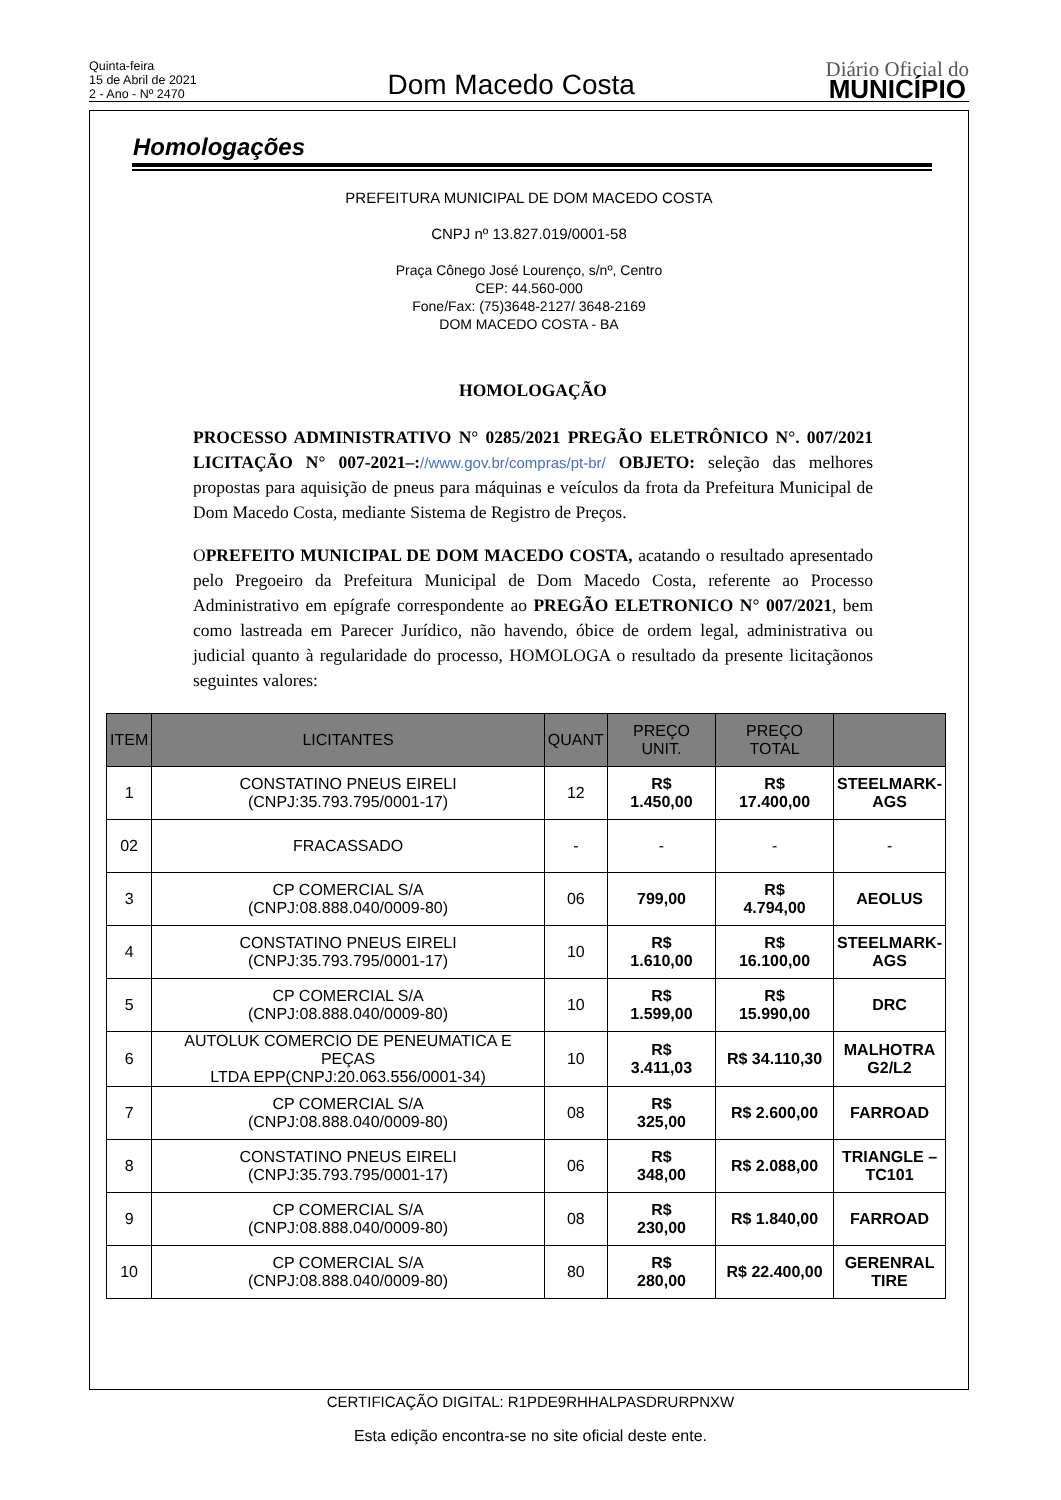Quinta-feira
15 de Abril de 2021
2 - Ano - Nº 2470
Dom Macedo Costa
Diário Oficial do
MUNICÍPIO
Homologações
PREFEITURA MUNICIPAL DE DOM MACEDO COSTA
CNPJ nº 13.827.019/0001-58
Praça Cônego José Lourenço, s/nº, Centro
CEP: 44.560-000
Fone/Fax: (75)3648-2127/ 3648-2169
DOM MACEDO COSTA - BA
HOMOLOGAÇÃO
PROCESSO ADMINISTRATIVO N° 0285/2021 PREGÃO ELETRÔNICO N°. 007/2021 LICITAÇÃO N° 007-2021–://www.gov.br/compras/pt-br/ OBJETO: seleção das melhores propostas para aquisição de pneus para máquinas e veículos da frota da Prefeitura Municipal de Dom Macedo Costa, mediante Sistema de Registro de Preços.
OPREFEITO MUNICIPAL DE DOM MACEDO COSTA, acatando o resultado apresentado pelo Pregoeiro da Prefeitura Municipal de Dom Macedo Costa, referente ao Processo Administrativo em epígrafe correspondente ao PREGÃO ELETRONICO N° 007/2021, bem como lastreada em Parecer Jurídico, não havendo, óbice de ordem legal, administrativa ou judicial quanto à regularidade do processo, HOMOLOGA o resultado da presente licitaçãonos seguintes valores:
| ITEM | LICITANTES | QUANT | PREÇO UNIT. | PREÇO TOTAL | |
| --- | --- | --- | --- | --- | --- |
| 1 | CONSTATINO PNEUS EIRELI (CNPJ:35.793.795/0001-17) | 12 | R$ 1.450,00 | R$ 17.400,00 | STEELMARK- AGS |
| 02 | FRACASSADO | - | - | - | - |
| 3 | CP COMERCIAL S/A (CNPJ:08.888.040/0009-80) | 06 | 799,00 | R$ 4.794,00 | AEOLUS |
| 4 | CONSTATINO PNEUS EIRELI (CNPJ:35.793.795/0001-17) | 10 | R$ 1.610,00 | R$ 16.100,00 | STEELMARK- AGS |
| 5 | CP COMERCIAL S/A (CNPJ:08.888.040/0009-80) | 10 | R$ 1.599,00 | R$ 15.990,00 | DRC |
| 6 | AUTOLUK COMERCIO DE PENEUMATICA E PEÇAS LTDA EPP(CNPJ:20.063.556/0001-34) | 10 | R$ 3.411,03 | R$ 34.110,30 | MALHOTRA G2/L2 |
| 7 | CP COMERCIAL S/A (CNPJ:08.888.040/0009-80) | 08 | R$ 325,00 | R$ 2.600,00 | FARROAD |
| 8 | CONSTATINO PNEUS EIRELI (CNPJ:35.793.795/0001-17) | 06 | R$ 348,00 | R$ 2.088,00 | TRIANGLE – TC101 |
| 9 | CP COMERCIAL S/A (CNPJ:08.888.040/0009-80) | 08 | R$ 230,00 | R$ 1.840,00 | FARROAD |
| 10 | CP COMERCIAL S/A (CNPJ:08.888.040/0009-80) | 80 | R$ 280,00 | R$ 22.400,00 | GERENRAL TIRE |
CERTIFICAÇÃO DIGITAL: R1PDE9RHHALPASDRURPNXW
Esta edição encontra-se no site oficial deste ente.